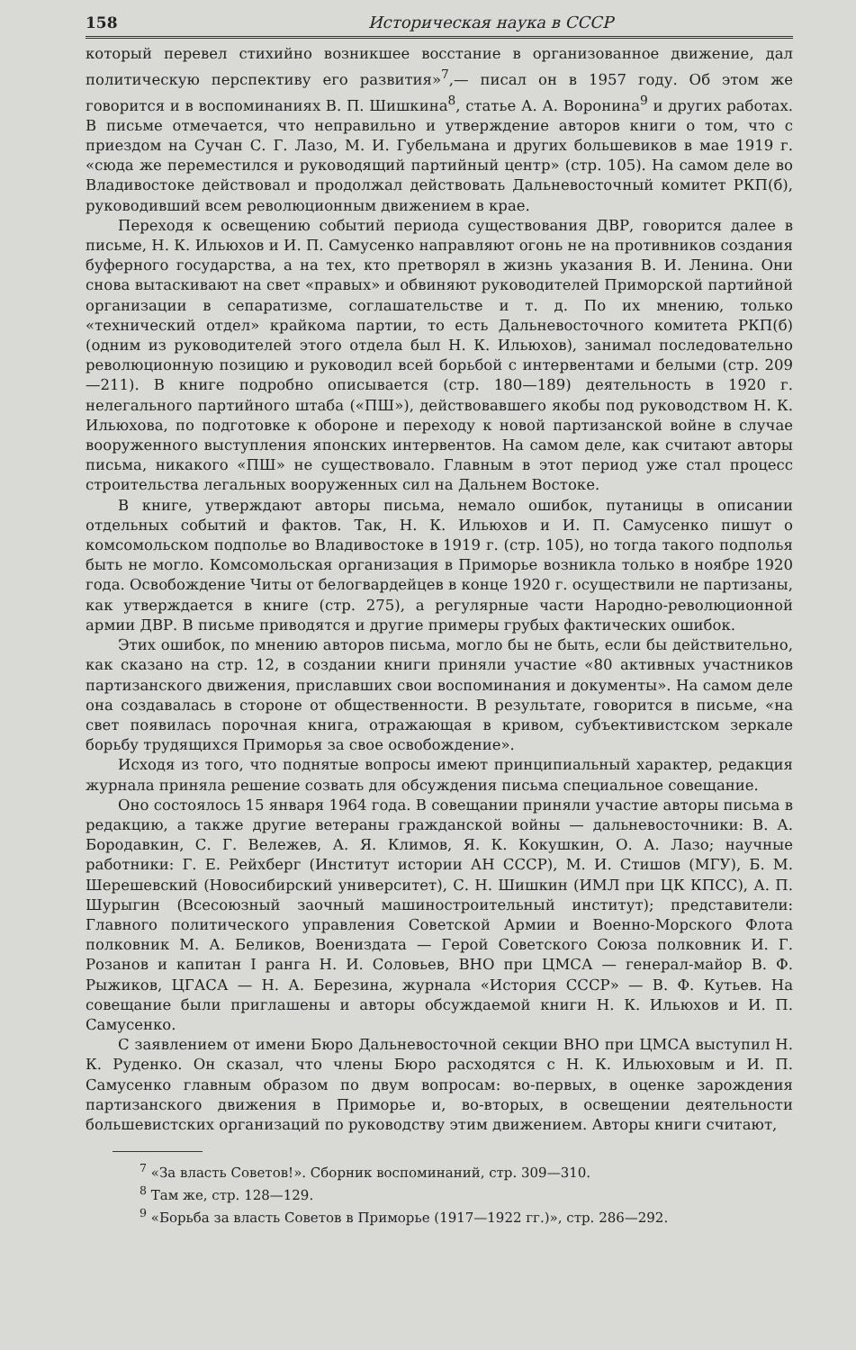158 Историческая наука в СССР
который перевел стихийно возникшее восстание в организованное движение, дал политическую перспективу его развития»<sup>7</sup>,— писал он в 1957 году. Об этом же говорится и в воспоминаниях В. П. Шишкина<sup>8</sup>, статье А. А. Воронина<sup>9</sup> и других работах. В письме отмечается, что неправильно и утверждение авторов книги о том, что с приездом на Сучан С. Г. Лазо, М. И. Губельмана и других большевиков в мае 1919 г. «сюда же переместился и руководящий партийный центр» (стр. 105). На самом деле во Владивостоке действовал и продолжал действовать Дальневосточный комитет РКП(б), руководивший всем революционным движением в крае.
Переходя к освещению событий периода существования ДВР, говорится далее в письме, Н. К. Ильюхов и И. П. Самусенко направляют огонь не на противников создания буферного государства, а на тех, кто претворял в жизнь указания В. И. Ленина. Они снова вытаскивают на свет «правых» и обвиняют руководителей Приморской партийной организации в сепаратизме, соглашательстве и т. д. По их мнению, только «технический отдел» крайкома партии, то есть Дальневосточного комитета РКП(б) (одним из руководителей этого отдела был Н. К. Ильюхов), занимал последовательно революционную позицию и руководил всей борьбой с интервентами и белыми (стр. 209—211). В книге подробно описывается (стр. 180—189) деятельность в 1920 г. нелегального партийного штаба («ПШ»), действовавшего якобы под руководством Н. К. Ильюхова, по подготовке к обороне и переходу к новой партизанской войне в случае вооруженного выступления японских интервентов. На самом деле, как считают авторы письма, никакого «ПШ» не существовало. Главным в этот период уже стал процесс строительства легальных вооруженных сил на Дальнем Востоке.
В книге, утверждают авторы письма, немало ошибок, путаницы в описании отдельных событий и фактов. Так, Н. К. Ильюхов и И. П. Самусенко пишут о комсомольском подполье во Владивостоке в 1919 г. (стр. 105), но тогда такого подполья быть не могло. Комсомольская организация в Приморье возникла только в ноябре 1920 года. Освобождение Читы от белогвардейцев в конце 1920 г. осуществили не партизаны, как утверждается в книге (стр. 275), а регулярные части Народно-революционной армии ДВР. В письме приводятся и другие примеры грубых фактических ошибок.
Этих ошибок, по мнению авторов письма, могло бы не быть, если бы действительно, как сказано на стр. 12, в создании книги приняли участие «80 активных участников партизанского движения, приславших свои воспоминания и документы». На самом деле она создавалась в стороне от общественности. В результате, говорится в письме, «на свет появилась порочная книга, отражающая в кривом, субъективистском зеркале борьбу трудящихся Приморья за свое освобождение».
Исходя из того, что поднятые вопросы имеют принципиальный характер, редакция журнала приняла решение созвать для обсуждения письма специальное совещание.
Оно состоялось 15 января 1964 года. В совещании приняли участие авторы письма в редакцию, а также другие ветераны гражданской войны — дальневосточники: В. А. Бородавкин, С. Г. Вележев, А. Я. Климов, Я. К. Кокушкин, О. А. Лазо; научные работники: Г. Е. Рейхберг (Институт истории АН СССР), М. И. Стишов (МГУ), Б. М. Шерешевский (Новосибирский университет), С. Н. Шишкин (ИМЛ при ЦК КПСС), А. П. Шурыгин (Всесоюзный заочный машиностроительный институт); представители: Главного политического управления Советской Армии и Военно-Морского Флота полковник М. А. Беликов, Воениздата — Герой Советского Союза полковник И. Г. Розанов и капитан I ранга Н. И. Соловьев, ВНО при ЦМСА — генерал-майор В. Ф. Рыжиков, ЦГАСА — Н. А. Березина, журнала «История СССР» — В. Ф. Кутьев. На совещание были приглашены и авторы обсуждаемой книги Н. К. Ильюхов и И. П. Самусенко.
С заявлением от имени Бюро Дальневосточной секции ВНО при ЦМСА выступил Н. К. Руденко. Он сказал, что члены Бюро расходятся с Н. К. Ильюховым и И. П. Самусенко главным образом по двум вопросам: во-первых, в оценке зарождения партизанского движения в Приморье и, во-вторых, в освещении деятельности большевистских организаций по руководству этим движением. Авторы книги считают,
<sup>7</sup> «За власть Советов!». Сборник воспоминаний, стр. 309—310.
<sup>8</sup> Там же, стр. 128—129.
<sup>9</sup> «Борьба за власть Советов в Приморье (1917—1922 гг.)», стр. 286—292.